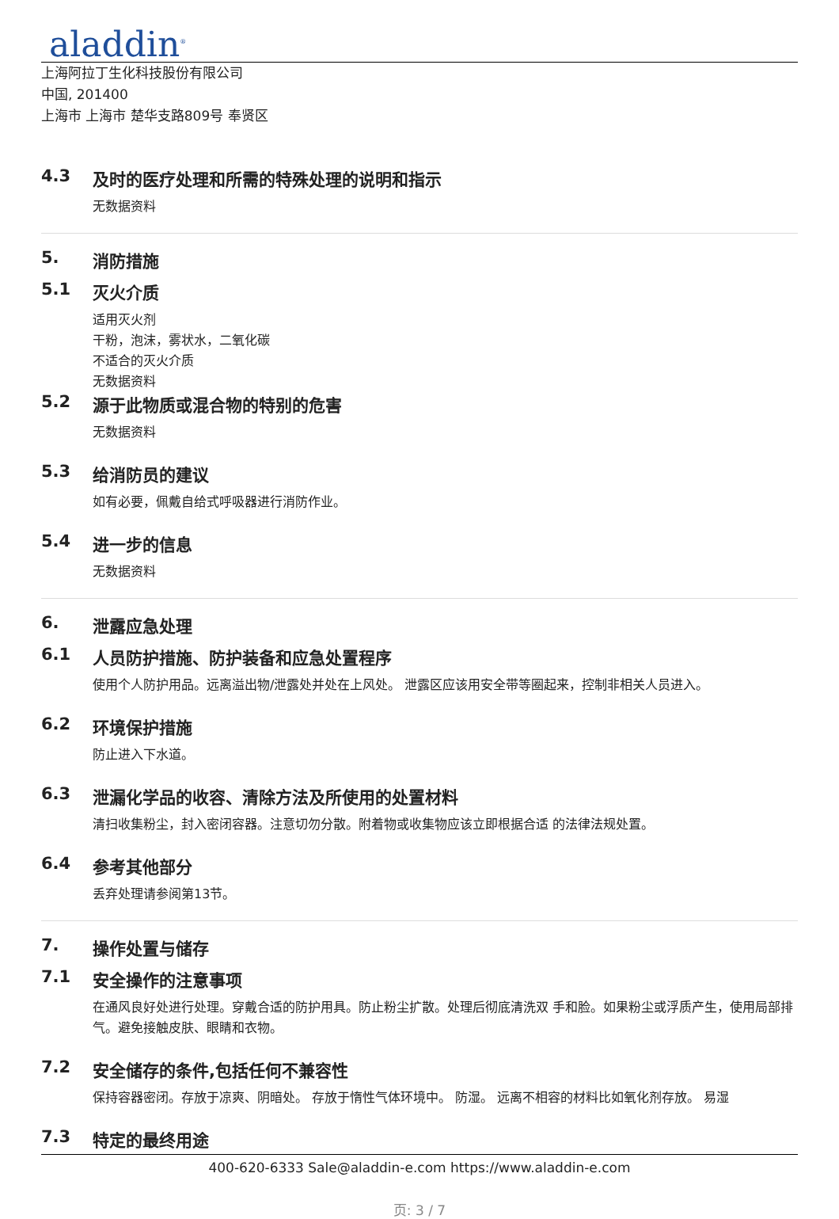aladdin<sup>®</sup>
上海阿拉丁生化科技股份有限公司
中国, 201400
上海市 上海市 楚华支路809号 奉贤区
4.3 及时的医疗处理和所需的特殊处理的说明和指示
无数据资料
5. 消防措施
5.1 灭火介质
适用灭火剂
干粉，泡沫，雾状水，二氧化碳
不适合的灭火介质
无数据资料
5.2 源于此物质或混合物的特别的危害
无数据资料
5.3 给消防员的建议
如有必要，佩戴自给式呼吸器进行消防作业。
5.4 进一步的信息
无数据资料
6. 泄露应急处理
6.1 人员防护措施、防护装备和应急处置程序
使用个人防护用品。远离溢出物/泄露处并处在上风处。 泄露区应该用安全带等圈起来，控制非相关人员进入。
6.2 环境保护措施
防止进入下水道。
6.3 泄漏化学品的收容、清除方法及所使用的处置材料
清扫收集粉尘，封入密闭容器。注意切勿分散。附着物或收集物应该立即根据合适 的法律法规处置。
6.4 参考其他部分
丢弃处理请参阅第13节。
7. 操作处置与储存
7.1 安全操作的注意事项
在通风良好处进行处理。穿戴合适的防护用具。防止粉尘扩散。处理后彻底清洗双 手和脸。如果粉尘或浮质产生，使用局部排气。避免接触皮肤、眼睛和衣物。
7.2 安全储存的条件,包括任何不兼容性
保持容器密闭。存放于凉爽、阴暗处。 存放于惰性气体环境中。 防湿。 远离不相容的材料比如氧化剂存放。 易湿
7.3 特定的最终用途
400-620-6333 Sale@aladdin-e.com https://www.aladdin-e.com
页: 3 / 7